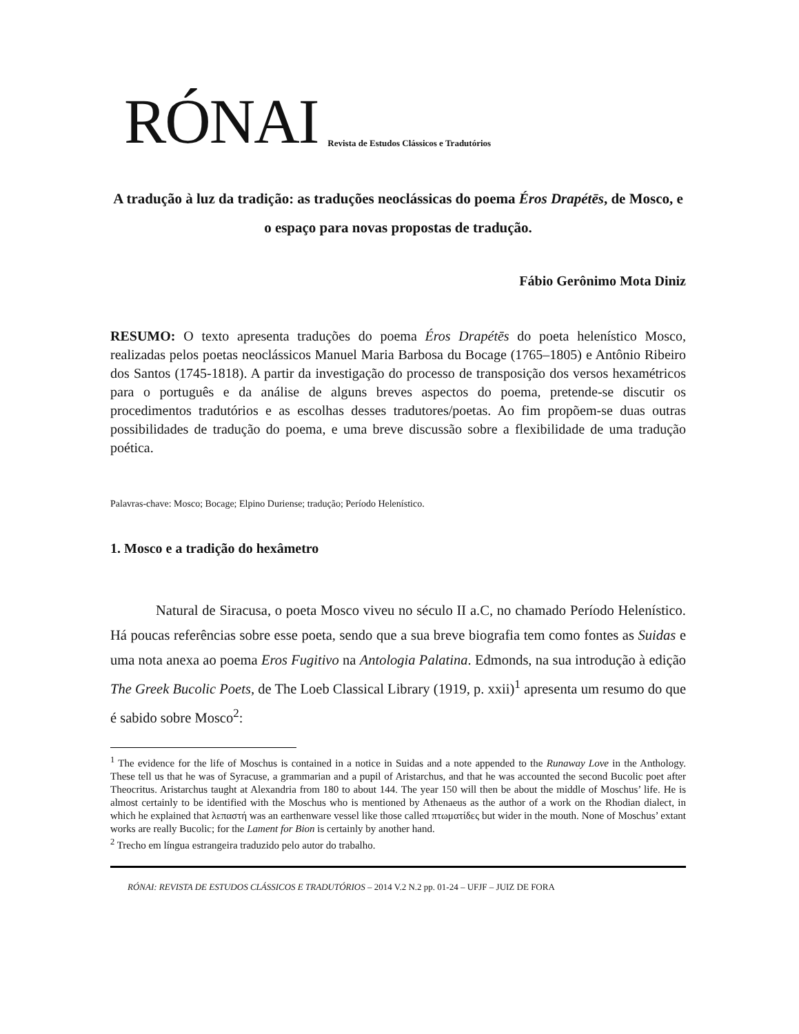RÓNAI Revista de Estudos Clássicos e Tradutórios
A tradução à luz da tradição: as traduções neoclássicas do poema Éros Drapétēs, de Mosco, e o espaço para novas propostas de tradução.
Fábio Gerônimo Mota Diniz
RESUMO: O texto apresenta traduções do poema Éros Drapétēs do poeta helenístico Mosco, realizadas pelos poetas neoclássicos Manuel Maria Barbosa du Bocage (1765–1805) e Antônio Ribeiro dos Santos (1745-1818). A partir da investigação do processo de transposição dos versos hexamétricos para o português e da análise de alguns breves aspectos do poema, pretende-se discutir os procedimentos tradutórios e as escolhas desses tradutores/poetas. Ao fim propõem-se duas outras possibilidades de tradução do poema, e uma breve discussão sobre a flexibilidade de uma tradução poética.
Palavras-chave: Mosco; Bocage; Elpino Duriense; tradução; Período Helenístico.
1. Mosco e a tradição do hexâmetro
Natural de Siracusa, o poeta Mosco viveu no século II a.C, no chamado Período Helenístico. Há poucas referências sobre esse poeta, sendo que a sua breve biografia tem como fontes as Suidas e uma nota anexa ao poema Eros Fugitivo na Antologia Palatina. Edmonds, na sua introdução à edição The Greek Bucolic Poets, de The Loeb Classical Library (1919, p. xxii)<sup>1</sup> apresenta um resumo do que é sabido sobre Mosco<sup>2</sup>:
<sup>1</sup> The evidence for the life of Moschus is contained in a notice in Suidas and a note appended to the Runaway Love in the Anthology. These tell us that he was of Syracuse, a grammarian and a pupil of Aristarchus, and that he was accounted the second Bucolic poet after Theocritus. Aristarchus taught at Alexandria from 180 to about 144. The year 150 will then be about the middle of Moschus’ life. He is almost certainly to be identified with the Moschus who is mentioned by Athenaeus as the author of a work on the Rhodian dialect, in which he explained that λεπαστή was an earthenware vessel like those called πτωματίδες but wider in the mouth. None of Moschus’ extant works are really Bucolic; for the Lament for Bion is certainly by another hand.
<sup>2</sup> Trecho em língua estrangeira traduzido pelo autor do trabalho.
RÓNAI: REVISTA DE ESTUDOS CLÁSSICOS E TRADUTÓRIOS – 2014 V.2 N.2 pp. 01-24 – UFJF – JUIZ DE FORA